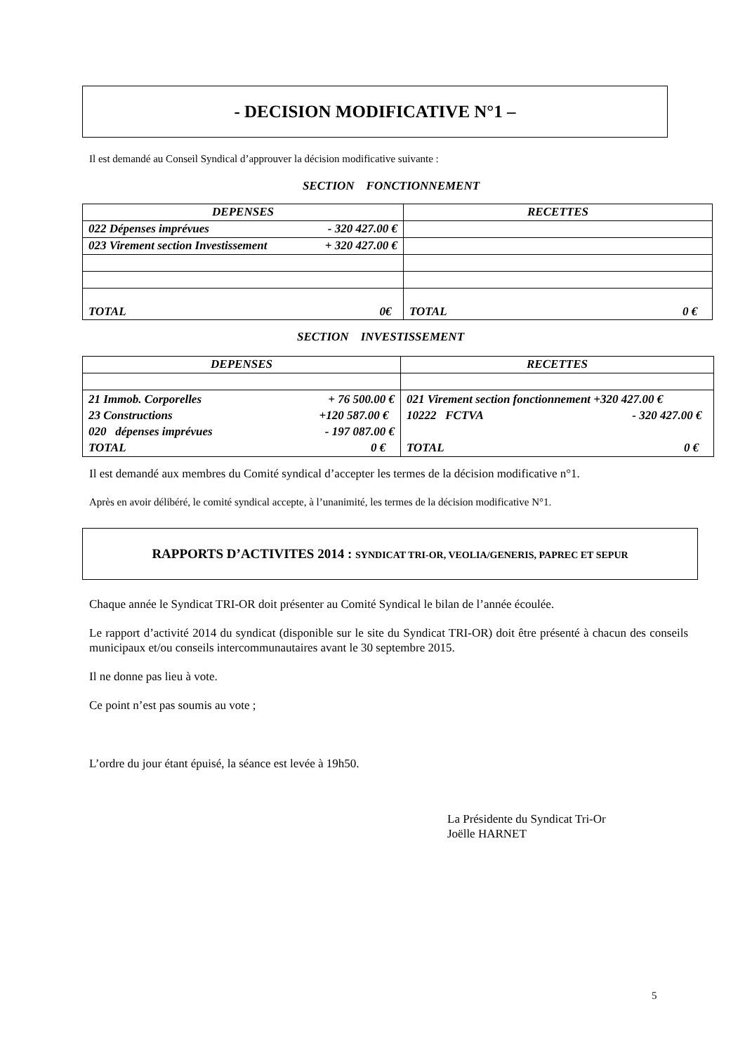- DECISION MODIFICATIVE N°1 –
Il est demandé au Conseil Syndical d’approuver la décision modificative suivante :
SECTION FONCTIONNEMENT
| DEPENSES | RECETTES |
| 022 Dépenses imprévues - 320 427.00 € | |
| 023 Virement section Investissement + 320 427.00 € | |
| TOTAL 0€ | TOTAL 0 € |
SECTION INVESTISSEMENT
| DEPENSES | RECETTES |
| 21 Immob. Corporelles + 76 500.00 € 23 Constructions +120 587.00 € 020 dépenses imprévues - 197 087.00 € TOTAL 0 € | 021 Virement section fonctionnement +320 427.00 € 10222 FCTVA - 320 427.00 € TOTAL 0 € |
Il est demandé aux membres du Comité syndical d’accepter les termes de la décision modificative n°1.
Après en avoir délibéré, le comité syndical accepte, à l’unanimité, les termes de la décision modificative N°1.
RAPPORTS D’ACTIVITES 2014 : SYNDICAT TRI-OR, VEOLIA/GENERIS, PAPREC ET SEPUR
Chaque année le Syndicat TRI-OR doit présenter au Comité Syndical le bilan de l’année écoulée.
Le rapport d’activité 2014 du syndicat (disponible sur le site du Syndicat TRI-OR) doit être présenté à chacun des conseils municipaux et/ou conseils intercommunautaires avant le 30 septembre 2015.
Il ne donne pas lieu à vote.
Ce point n’est pas soumis au vote ;
L’ordre du jour étant épuisé, la séance est levée à 19h50.
La Présidente du Syndicat Tri-Or
Joëlle HARNET
5